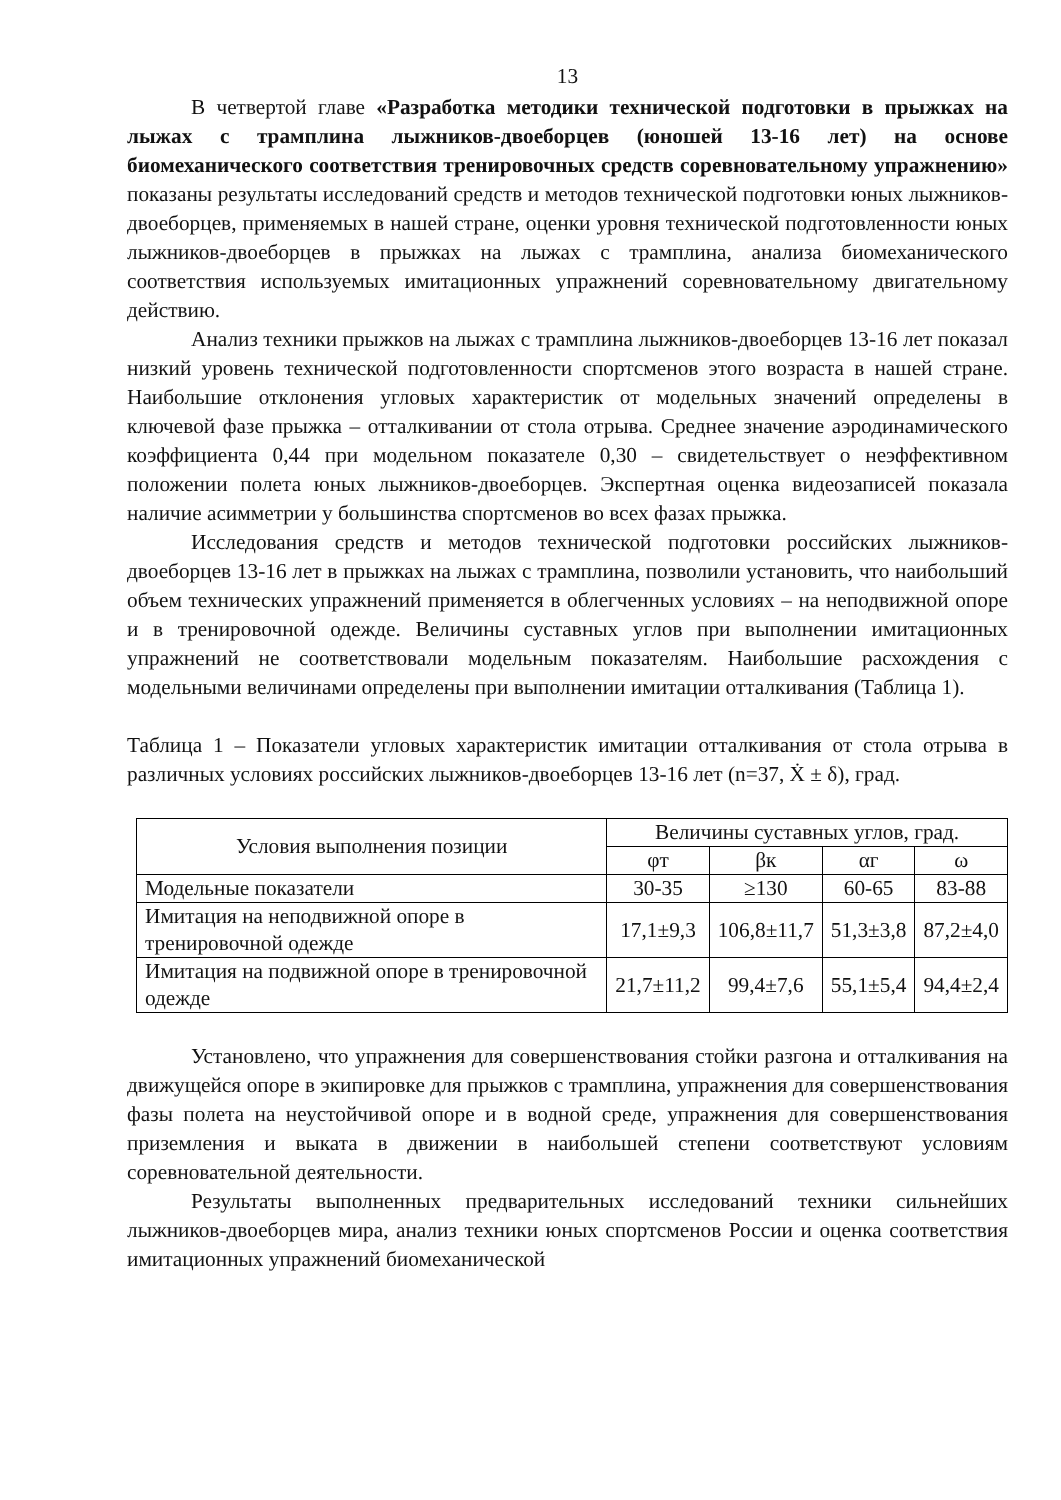13
В четвертой главе «Разработка методики технической подготовки в прыжках на лыжах с трамплина лыжников-двоеборцев (юношей 13-16 лет) на основе биомеханического соответствия тренировочных средств соревновательному упражнению» показаны результаты исследований средств и методов технической подготовки юных лыжников-двоеборцев, применяемых в нашей стране, оценки уровня технической подготовленности юных лыжников-двоеборцев в прыжках на лыжах с трамплина, анализа биомеханического соответствия используемых имитационных упражнений соревновательному двигательному действию.
Анализ техники прыжков на лыжах с трамплина лыжников-двоеборцев 13-16 лет показал низкий уровень технической подготовленности спортсменов этого возраста в нашей стране. Наибольшие отклонения угловых характеристик от модельных значений определены в ключевой фазе прыжка – отталкивании от стола отрыва. Среднее значение аэродинамического коэффициента 0,44 при модельном показателе 0,30 – свидетельствует о неэффективном положении полета юных лыжников-двоеборцев. Экспертная оценка видеозаписей показала наличие асимметрии у большинства спортсменов во всех фазах прыжка.
Исследования средств и методов технической подготовки российских лыжников-двоеборцев 13-16 лет в прыжках на лыжах с трамплина, позволили установить, что наибольший объем технических упражнений применяется в облегченных условиях – на неподвижной опоре и в тренировочной одежде. Величины суставных углов при выполнении имитационных упражнений не соответствовали модельным показателям. Наибольшие расхождения с модельными величинами определены при выполнении имитации отталкивания (Таблица 1).
Таблица 1 – Показатели угловых характеристик имитации отталкивания от стола отрыва в различных условиях российских лыжников-двоеборцев 13-16 лет (n=37, Ẋ ± δ), град.
| Условия выполнения позиции | Величины суставных углов, град. | | | |
| --- | --- | --- | --- | --- |
| | φт | βк | αг | ω |
| Модельные показатели | 30-35 | ≥130 | 60-65 | 83-88 |
| Имитация на неподвижной опоре в тренировочной одежде | 17,1±9,3 | 106,8±11,7 | 51,3±3,8 | 87,2±4,0 |
| Имитация на подвижной опоре в тренировочной одежде | 21,7±11,2 | 99,4±7,6 | 55,1±5,4 | 94,4±2,4 |
Установлено, что упражнения для совершенствования стойки разгона и отталкивания на движущейся опоре в экипировке для прыжков с трамплина, упражнения для совершенствования фазы полета на неустойчивой опоре и в водной среде, упражнения для совершенствования приземления и выката в движении в наибольшей степени соответствуют условиям соревновательной деятельности.
Результаты выполненных предварительных исследований техники сильнейших лыжников-двоеборцев мира, анализ техники юных спортсменов России и оценка соответствия имитационных упражнений биомеханической